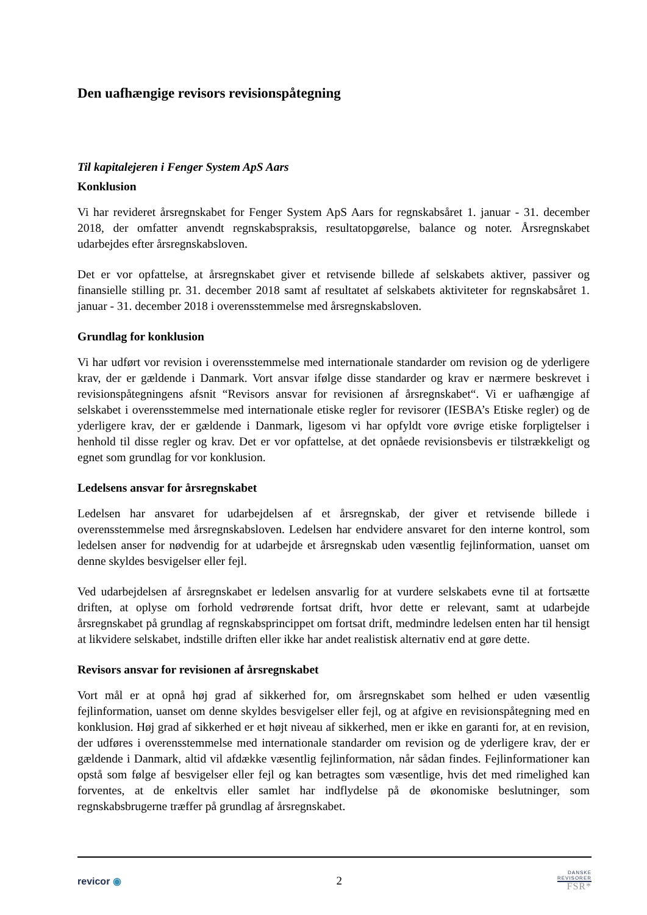Den uafhængige revisors revisionspåtegning
Til kapitalejeren i Fenger System ApS Aars
Konklusion
Vi har revideret årsregnskabet for Fenger System ApS Aars for regnskabsåret 1. januar - 31. december 2018, der omfatter anvendt regnskabspraksis, resultatopgørelse, balance og noter. Årsregnskabet udarbejdes efter årsregnskabsloven.
Det er vor opfattelse, at årsregnskabet giver et retvisende billede af selskabets aktiver, passiver og finansielle stilling pr. 31. december 2018 samt af resultatet af selskabets aktiviteter for regnskabsåret 1. januar - 31. december 2018 i overensstemmelse med årsregnskabsloven.
Grundlag for konklusion
Vi har udført vor revision i overensstemmelse med internationale standarder om revision og de yderligere krav, der er gældende i Danmark. Vort ansvar ifølge disse standarder og krav er nærmere beskrevet i revisionspåtegningens afsnit “Revisors ansvar for revisionen af årsregnskabet“. Vi er uafhængige af selskabet i overensstemmelse med internationale etiske regler for revisorer (IESBA’s Etiske regler) og de yderligere krav, der er gældende i Danmark, ligesom vi har opfyldt vore øvrige etiske forpligtelser i henhold til disse regler og krav. Det er vor opfattelse, at det opnåede revisionsbevis er tilstrækkeligt og egnet som grundlag for vor konklusion.
Ledelsens ansvar for årsregnskabet
Ledelsen har ansvaret for udarbejdelsen af et årsregnskab, der giver et retvisende billede i overensstemmelse med årsregnskabsloven. Ledelsen har endvidere ansvaret for den interne kontrol, som ledelsen anser for nødvendig for at udarbejde et årsregnskab uden væsentlig fejlinformation, uanset om denne skyldes besvigelser eller fejl.
Ved udarbejdelsen af årsregnskabet er ledelsen ansvarlig for at vurdere selskabets evne til at fortsætte driften, at oplyse om forhold vedrørende fortsat drift, hvor dette er relevant, samt at udarbejde årsregnskabet på grundlag af regnskabsprincippet om fortsat drift, medmindre ledelsen enten har til hensigt at likvidere selskabet, indstille driften eller ikke har andet realistisk alternativ end at gøre dette.
Revisors ansvar for revisionen af årsregnskabet
Vort mål er at opnå høj grad af sikkerhed for, om årsregnskabet som helhed er uden væsentlig fejlinformation, uanset om denne skyldes besvigelser eller fejl, og at afgive en revisionspåtegning med en konklusion. Høj grad af sikkerhed er et højt niveau af sikkerhed, men er ikke en garanti for, at en revision, der udføres i overensstemmelse med internationale standarder om revision og de yderligere krav, der er gældende i Danmark, altid vil afdække væsentlig fejlinformation, når sådan findes. Fejlinformationer kan opstå som følge af besvigelser eller fejl og kan betragtes som væsentlige, hvis det med rimelighed kan forventes, at de enkeltvis eller samlet har indflydelse på de økonomiske beslutninger, som regnskabsbrugerne træffer på grundlag af årsregnskabet.
revicor ◉
2
DANSKE
REVISORER
FSR*